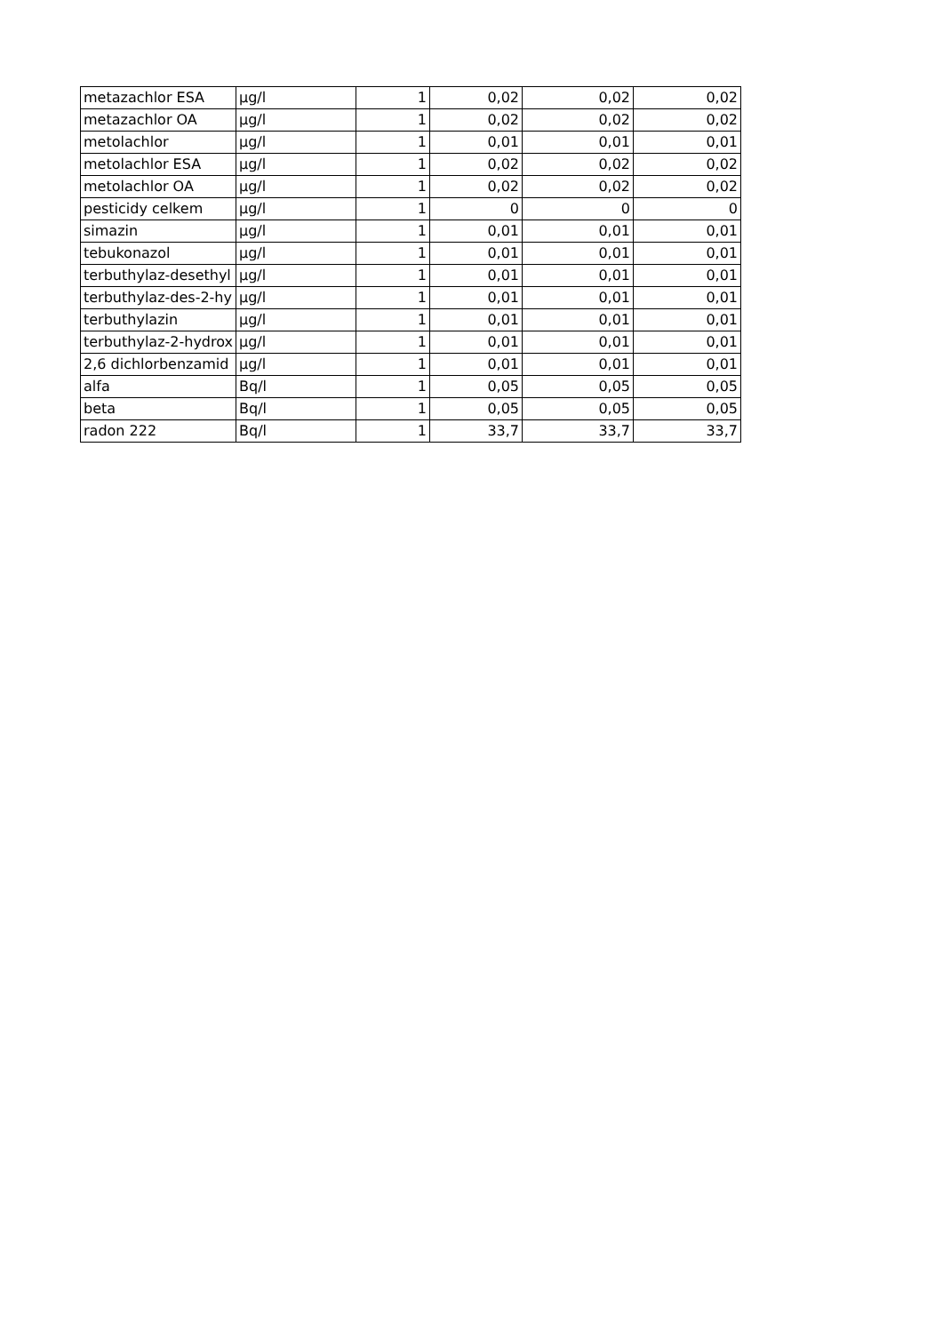| metazachlor ESA | µg/l | 1 | 0,02 | 0,02 | 0,02 |
| metazachlor OA | µg/l | 1 | 0,02 | 0,02 | 0,02 |
| metolachlor | µg/l | 1 | 0,01 | 0,01 | 0,01 |
| metolachlor ESA | µg/l | 1 | 0,02 | 0,02 | 0,02 |
| metolachlor OA | µg/l | 1 | 0,02 | 0,02 | 0,02 |
| pesticidy celkem | µg/l | 1 | 0 | 0 | 0 |
| simazin | µg/l | 1 | 0,01 | 0,01 | 0,01 |
| tebukonazol | µg/l | 1 | 0,01 | 0,01 | 0,01 |
| terbuthylaz-desethyl | µg/l | 1 | 0,01 | 0,01 | 0,01 |
| terbuthylaz-des-2-hy | µg/l | 1 | 0,01 | 0,01 | 0,01 |
| terbuthylazin | µg/l | 1 | 0,01 | 0,01 | 0,01 |
| terbuthylaz-2-hydrox | µg/l | 1 | 0,01 | 0,01 | 0,01 |
| 2,6 dichlorbenzamid | µg/l | 1 | 0,01 | 0,01 | 0,01 |
| alfa | Bq/l | 1 | 0,05 | 0,05 | 0,05 |
| beta | Bq/l | 1 | 0,05 | 0,05 | 0,05 |
| radon 222 | Bq/l | 1 | 33,7 | 33,7 | 33,7 |